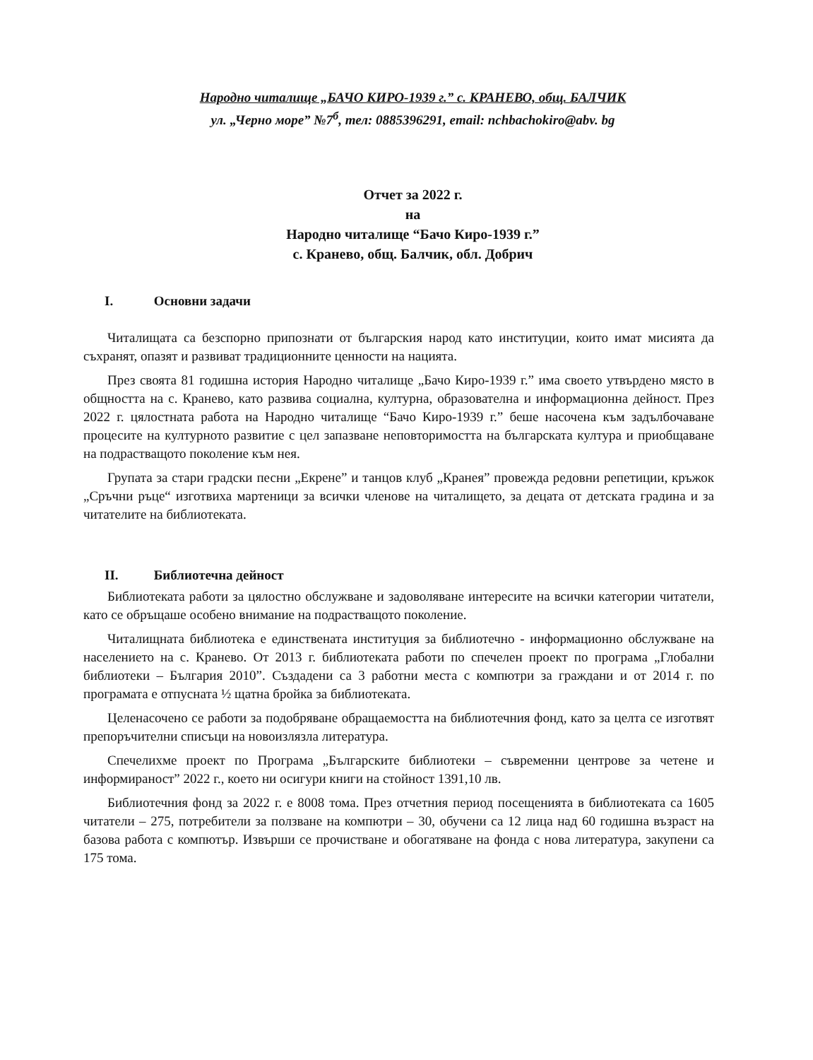Народно читалище „БАЧО КИРО-1939 г.” с. КРАНЕВО, общ. БАЛЧИК
ул. „Черно море” №7<sup>б</sup>, тел: 0885396291, email: nchbachokiro@abv. bg
Отчет за 2022 г.
на
Народно читалище “Бачо Киро-1939 г.”
с. Кранево, общ. Балчик, обл. Добрич
I. Основни задачи
Читалищата са безспорно припознати от българския народ като институции, които имат мисията да съхранят, опазят и развиват традиционните ценности на нацията.
През своята 81 годишна история Народно читалище „Бачо Киро-1939 г.” има своето утвърдено място в общността на с. Кранево, като развива социална, културна, образователна и информационна дейност. През 2022 г. цялостната работа на Народно читалище “Бачо Киро-1939 г.” беше насочена към задълбочаване процесите на културното развитие с цел запазване неповторимостта на българската култура и приобщаване на подрастващото поколение към нея.
Групата за стари градски песни „Екрене” и танцов клуб „Кранея” провежда редовни репетиции, кръжок „Сръчни ръце“ изготвиха мартеници за всички членове на читалището, за децата от детската градина и за читателите на библиотеката.
II. Библиотечна дейност
Библиотеката работи за цялостно обслужване и задоволяване интересите на всички категории читатели, като се обръщаше особено внимание на подрастващото поколение.
Читалищната библиотека е единствената институция за библиотечно - информационно обслужване на населението на с. Кранево. От 2013 г. библиотеката работи по спечелен проект по програма „Глобални библиотеки – България 2010”. Създадени са 3 работни места с компютри за граждани и от 2014 г. по програмата е отпусната ½ щатна бройка за библиотеката.
Целенасочено се работи за подобряване обращаемостта на библиотечния фонд, като за целта се изготвят препоръчителни списъци на новоизлязла литература.
Спечелихме проект по Програма „Българските библиотеки – съвременни центрове за четене и информираност” 2022 г., което ни осигури книги на стойност 1391,10 лв.
Библиотечния фонд за 2022 г. е 8008 тома. През отчетния период посещенията в библиотеката са 1605 читатели – 275, потребители за ползване на компютри – 30, обучени са 12 лица над 60 годишна възраст на базова работа с компютър. Извърши се прочистване и обогатяване на фонда с нова литература, закупени са 175 тома.